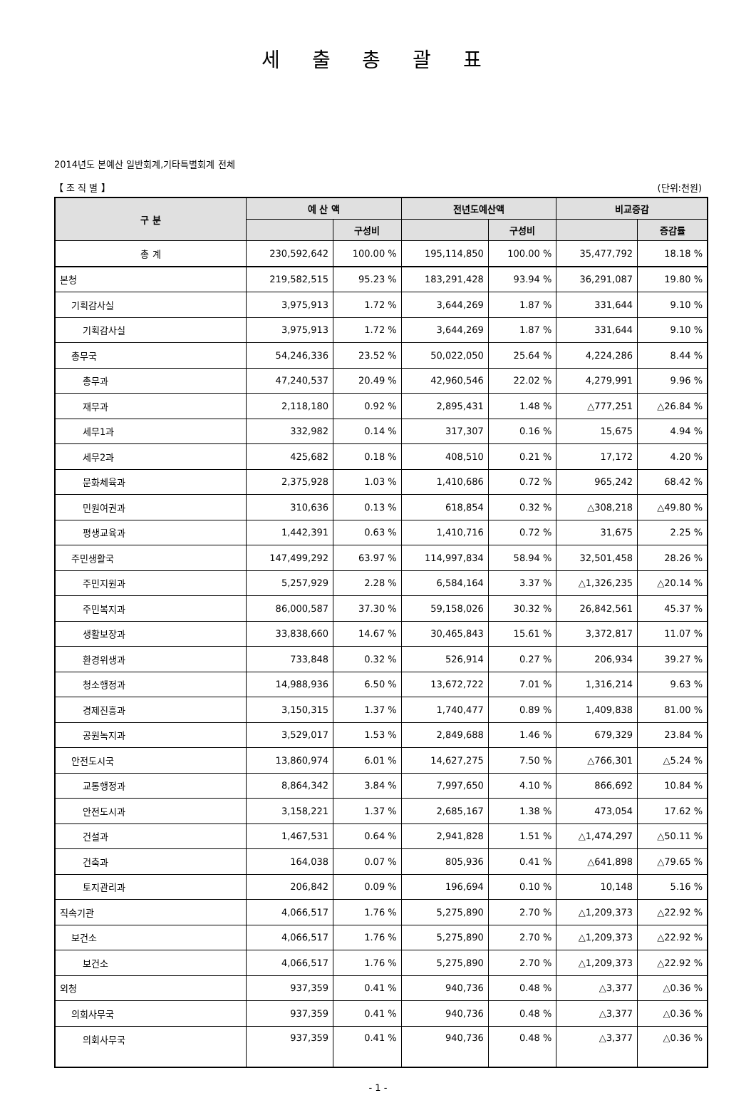세 출 총 괄 표
2014년도 본예산 일반회계,기타특별회계 전체
【 조 직 별 】 (단위:천원)
| 구 분 | 예 산 액 | | 전년도예산액 | | 비교증감 | |
| --- | --- | --- | --- | --- | --- | --- |
| | | 구성비 | | 구성비 | | 증감률 |
| 총 계 | 230,592,642 | 100.00 % | 195,114,850 | 100.00 % | 35,477,792 | 18.18 % |
| 본청 | 219,582,515 | 95.23 % | 183,291,428 | 93.94 % | 36,291,087 | 19.80 % |
| 기획감사실 | 3,975,913 | 1.72 % | 3,644,269 | 1.87 % | 331,644 | 9.10 % |
| 기획감사실 | 3,975,913 | 1.72 % | 3,644,269 | 1.87 % | 331,644 | 9.10 % |
| 총무국 | 54,246,336 | 23.52 % | 50,022,050 | 25.64 % | 4,224,286 | 8.44 % |
| 총무과 | 47,240,537 | 20.49 % | 42,960,546 | 22.02 % | 4,279,991 | 9.96 % |
| 재무과 | 2,118,180 | 0.92 % | 2,895,431 | 1.48 % | △777,251 | △26.84 % |
| 세무1과 | 332,982 | 0.14 % | 317,307 | 0.16 % | 15,675 | 4.94 % |
| 세무2과 | 425,682 | 0.18 % | 408,510 | 0.21 % | 17,172 | 4.20 % |
| 문화체육과 | 2,375,928 | 1.03 % | 1,410,686 | 0.72 % | 965,242 | 68.42 % |
| 민원여권과 | 310,636 | 0.13 % | 618,854 | 0.32 % | △308,218 | △49.80 % |
| 평생교육과 | 1,442,391 | 0.63 % | 1,410,716 | 0.72 % | 31,675 | 2.25 % |
| 주민생활국 | 147,499,292 | 63.97 % | 114,997,834 | 58.94 % | 32,501,458 | 28.26 % |
| 주민지원과 | 5,257,929 | 2.28 % | 6,584,164 | 3.37 % | △1,326,235 | △20.14 % |
| 주민복지과 | 86,000,587 | 37.30 % | 59,158,026 | 30.32 % | 26,842,561 | 45.37 % |
| 생활보장과 | 33,838,660 | 14.67 % | 30,465,843 | 15.61 % | 3,372,817 | 11.07 % |
| 환경위생과 | 733,848 | 0.32 % | 526,914 | 0.27 % | 206,934 | 39.27 % |
| 청소행정과 | 14,988,936 | 6.50 % | 13,672,722 | 7.01 % | 1,316,214 | 9.63 % |
| 경제진흥과 | 3,150,315 | 1.37 % | 1,740,477 | 0.89 % | 1,409,838 | 81.00 % |
| 공원녹지과 | 3,529,017 | 1.53 % | 2,849,688 | 1.46 % | 679,329 | 23.84 % |
| 안전도시국 | 13,860,974 | 6.01 % | 14,627,275 | 7.50 % | △766,301 | △5.24 % |
| 교통행정과 | 8,864,342 | 3.84 % | 7,997,650 | 4.10 % | 866,692 | 10.84 % |
| 안전도시과 | 3,158,221 | 1.37 % | 2,685,167 | 1.38 % | 473,054 | 17.62 % |
| 건설과 | 1,467,531 | 0.64 % | 2,941,828 | 1.51 % | △1,474,297 | △50.11 % |
| 건축과 | 164,038 | 0.07 % | 805,936 | 0.41 % | △641,898 | △79.65 % |
| 토지관리과 | 206,842 | 0.09 % | 196,694 | 0.10 % | 10,148 | 5.16 % |
| 직속기관 | 4,066,517 | 1.76 % | 5,275,890 | 2.70 % | △1,209,373 | △22.92 % |
| 보건소 | 4,066,517 | 1.76 % | 5,275,890 | 2.70 % | △1,209,373 | △22.92 % |
| 보건소 | 4,066,517 | 1.76 % | 5,275,890 | 2.70 % | △1,209,373 | △22.92 % |
| 외청 | 937,359 | 0.41 % | 940,736 | 0.48 % | △3,377 | △0.36 % |
| 의회사무국 | 937,359 | 0.41 % | 940,736 | 0.48 % | △3,377 | △0.36 % |
| 의회사무국 | 937,359 | 0.41 % | 940,736 | 0.48 % | △3,377 | △0.36 % |
- 1 -